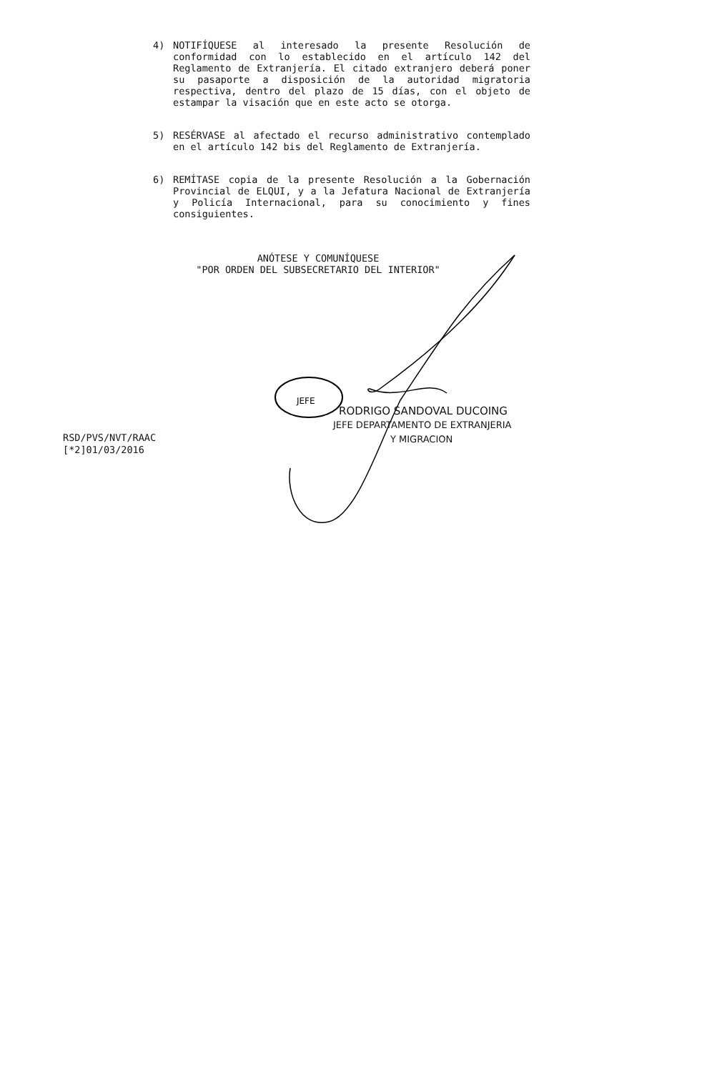JEFE
4) NOTIFÍQUESE al interesado la presente Resolución de conformidad con lo establecido en el artículo 142 del Reglamento de Extranjería. El citado extranjero deberá poner su pasaporte a disposición de la autoridad migratoria respectiva, dentro del plazo de 15 días, con el objeto de estampar la visación que en este acto se otorga.
5) RESÉRVASE al afectado el recurso administrativo contemplado en el artículo 142 bis del Reglamento de Extranjería.
6) REMÍTASE copia de la presente Resolución a la Gobernación Provincial de ELQUI, y a la Jefatura Nacional de Extranjería y Policía Internacional, para su conocimiento y fines consiguientes.
ANÓTESE Y COMUNÍQUESE
"POR ORDEN DEL SUBSECRETARIO DEL INTERIOR"
RODRIGO SANDOVAL DUCOING
JEFE DEPARTAMENTO DE EXTRANJERIA
Y MIGRACION
RSD/PVS/NVT/RAAC
[*2]01/03/2016